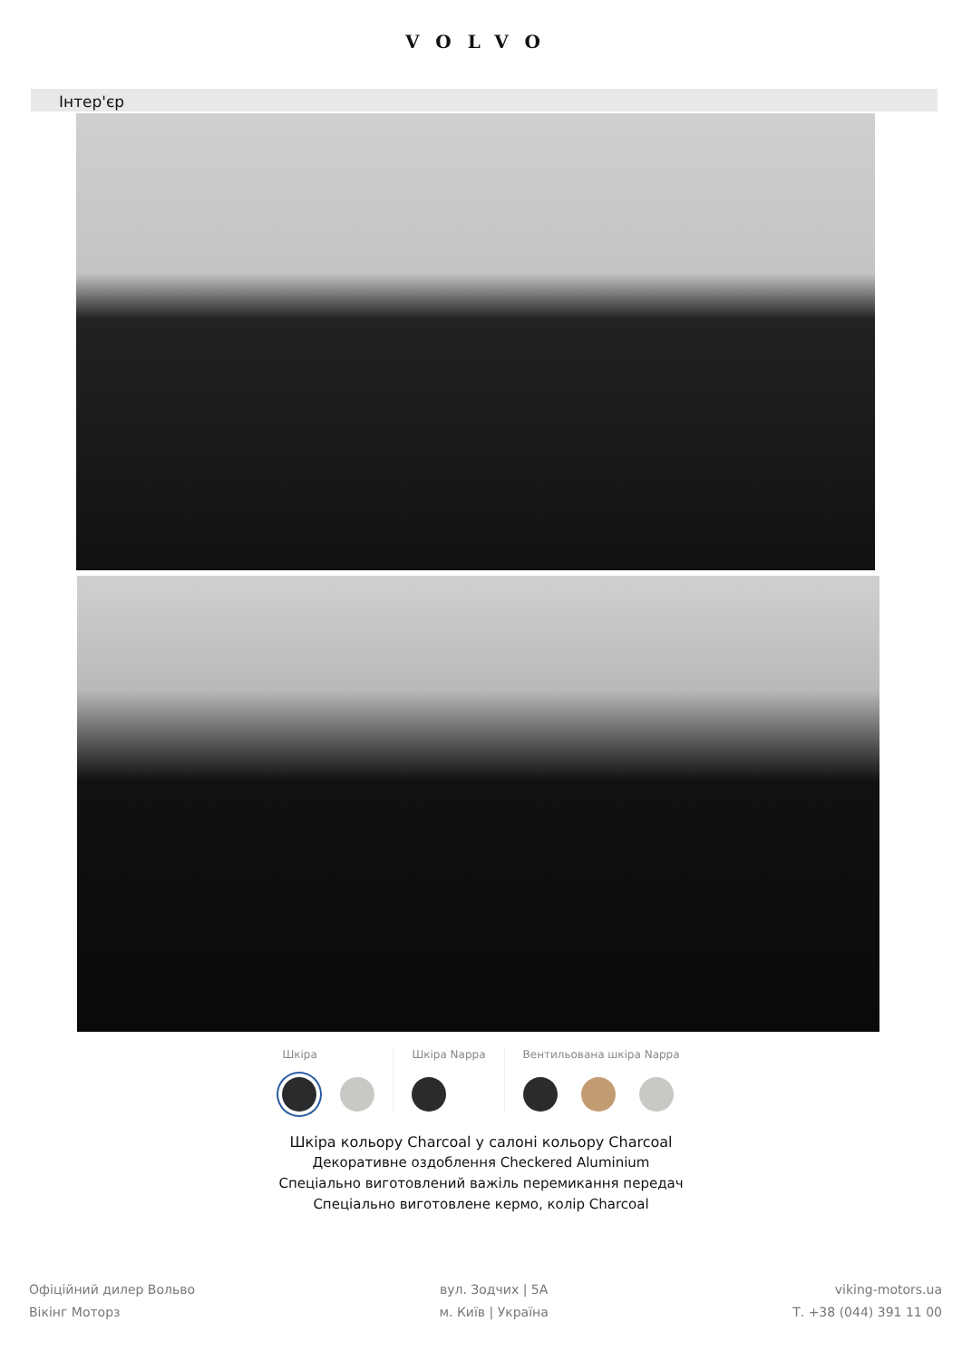VOLVO
Інтер'єр
Шкіра Шкіра Nappa Вентильована шкіра Nappa
Шкіра кольору Charcoal у салоні кольору Charcoal
Декоративне оздоблення Checkered Aluminium
Спеціально виготовлений важіль перемикання передач
Спеціально виготовлене кермо, колір Charcoal
Офіційний дилер Вольво
Вікінг Моторз
вул. Зодчих | 5А
м. Київ | Україна
viking-motors.ua
Т. +38 (044) 391 11 00